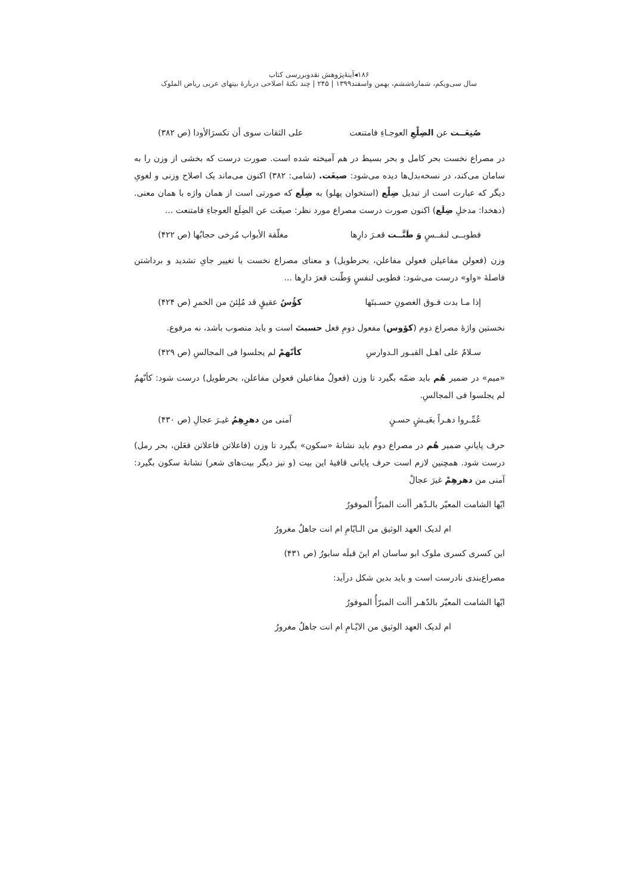۱۸۶◂آینهٔ‌پژوهش نقدوبررسی کتاب
سال سی‌ویکم، شمارهٔ‌ششم، بهمن واسفند۱۳۹۹ | ۲۴۵ | چند نکتهٔ اصلاحی دربارهٔ بیتهای عربی ریاض الملوک
صُنِعَــت عن الضِلْعِ العوجـاءِ فامتنعت علی الثقات سوی أن تکسرَالأودا (ص ۳۸۲)
در مصراع نخست بحر کامل و بحر بسیط در هم آمیخته شده است. صورت درست که بخشی از وزن را به سامان می‌کند، در نسخه‌بدل‌ها دیده می‌شود: صیغَت. (شامی: ۳۸۲) اکنون می‌ماند یک اصلاح وزنی و لغویِ دیگر که عبارت است از تبدیل ضِلْع (استخوان پهلو) به ضِلَع که صورتی است از همان واژه با همان معنی. (دهخدا: مدخلِ ضِلَع) اکنون صورت درست مصراع مورد نظر: صیغَت عن الضِلَع العوجاءِ فامتنعت ...
فطوبــی لنفــسٍ وَ طَنَّــت قعـرَ دارِها مغلّقة الأبواب مُرخی حجابُها (ص ۴۲۲)
وزن (فعولن مفاعیلن فعولن مفاعلن، بحرطویل) و معنای مصراع نخست با تغییر جایِ تشدید و برداشتن فاصلهٔ «واو» درست می‌شود: فطوبی لنفسٍ وَطّنت قعرَ دارِها ...
إذا مـا بدت فـوق الغصونِ حسـبتَها کؤُسُ عقیقٍ قد مُلِئنَ من الخمرِ (ص ۴۲۴)
نخستین واژهٔ مصراع دوم (کؤوس) مفعول دومِ فعل حسبتَ است و باید منصوب باشد، نه مرفوع.
سـلامٌ علی اهـل القبـور الـدوارسِ کأنّهمْ لم یجلسوا فی المجالسِ (ص ۴۲۹)
«میم» در ضمیر هُم باید ضمّه بگیرد تا وزن (فعولُ مفاعیلن فعولن مفاعلن، بحرطویل) درست شود: کأنّهمُ لم یجلسوا فی المجالسِ.
عُمِّـروا دهـراً بعَیـشٍ حسـنٍ آمنی من دهرِهِمُ غیـرَ عجالِ (ص ۴۳۰)
حرف پایانیِ ضمیر هُم در مصراع دوم باید نشانهٔ «سکون» بگیرد تا وزن (فاعلاتن فاعلاتن فعَلن، بحر رمل) درست شود. همچنین لازم است حرف پایانی قافیهٔ این بیت (و نیز دیگر بیت‌های شعر) نشانهٔ سکون بگیرد: آمنی من دهرهِمْ غیرَ عجالْ
ایّها الشامت المعیّر بالـدّهر أأنت المبرّأُ الموفورُ
ام لدیک العهد الوثیق من الـایّامِ ام انت جاهلٌ مغرورُ
این کسری کسری ملوک ابو ساسان ام اینَ قبلَه سابورُ (ص ۴۳۱)
مصراع‌بندی نادرست است و باید بدین شکل درآید:
ایّها الشامت المعیّر بالدّهـر أأنت المبرّأُ الموفورُ
ام لدیک العهد الوثیق من الایّـامِ ام انت جاهلٌ مغرورُ